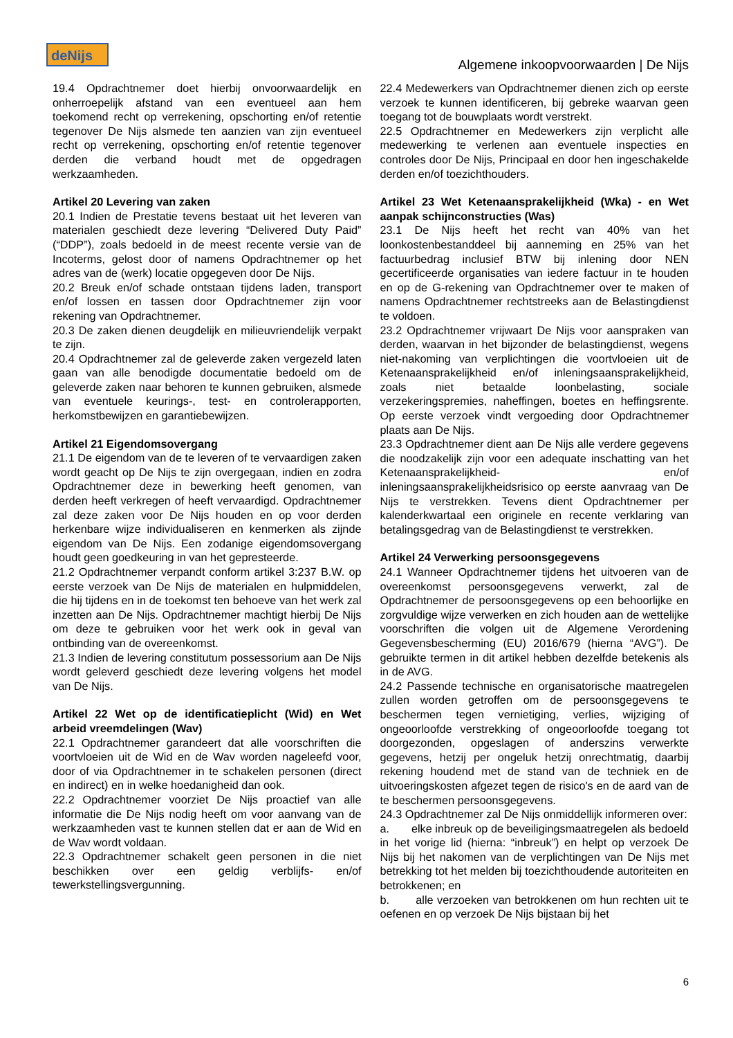deNijs
Algemene inkoopvoorwaarden | De Nijs
19.4 Opdrachtnemer doet hierbij onvoorwaardelijk en onherroepelijk afstand van een eventueel aan hem toekomend recht op verrekening, opschorting en/of retentie tegenover De Nijs alsmede ten aanzien van zijn eventueel recht op verrekening, opschorting en/of retentie tegenover derden die verband houdt met de opgedragen werkzaamheden.
Artikel 20 Levering van zaken
20.1 Indien de Prestatie tevens bestaat uit het leveren van materialen geschiedt deze levering “Delivered Duty Paid” (“DDP”), zoals bedoeld in de meest recente versie van de Incoterms, gelost door of namens Opdrachtnemer op het adres van de (werk) locatie opgegeven door De Nijs.
20.2 Breuk en/of schade ontstaan tijdens laden, transport en/of lossen en tassen door Opdrachtnemer zijn voor rekening van Opdrachtnemer.
20.3 De zaken dienen deugdelijk en milieuvriendelijk verpakt te zijn.
20.4 Opdrachtnemer zal de geleverde zaken vergezeld laten gaan van alle benodigde documentatie bedoeld om de geleverde zaken naar behoren te kunnen gebruiken, alsmede van eventuele keurings-, test- en controlerapporten, herkomstbewijzen en garantiebewijzen.
Artikel 21 Eigendomsovergang
21.1 De eigendom van de te leveren of te vervaardigen zaken wordt geacht op De Nijs te zijn overgegaan, indien en zodra Opdrachtnemer deze in bewerking heeft genomen, van derden heeft verkregen of heeft vervaardigd. Opdrachtnemer zal deze zaken voor De Nijs houden en op voor derden herkenbare wijze individualiseren en kenmerken als zijnde eigendom van De Nijs. Een zodanige eigendomsovergang houdt geen goedkeuring in van het gepresteerde.
21.2 Opdrachtnemer verpandt conform artikel 3:237 B.W. op eerste verzoek van De Nijs de materialen en hulpmiddelen, die hij tijdens en in de toekomst ten behoeve van het werk zal inzetten aan De Nijs. Opdrachtnemer machtigt hierbij De Nijs om deze te gebruiken voor het werk ook in geval van ontbinding van de overeenkomst.
21.3 Indien de levering constitutum possessorium aan De Nijs wordt geleverd geschiedt deze levering volgens het model van De Nijs.
Artikel 22 Wet op de identificatieplicht (Wid) en Wet arbeid vreemdelingen (Wav)
22.1 Opdrachtnemer garandeert dat alle voorschriften die voortvloeien uit de Wid en de Wav worden nageleefd voor, door of via Opdrachtnemer in te schakelen personen (direct en indirect) en in welke hoedanigheid dan ook.
22.2 Opdrachtnemer voorziet De Nijs proactief van alle informatie die De Nijs nodig heeft om voor aanvang van de werkzaamheden vast te kunnen stellen dat er aan de Wid en de Wav wordt voldaan.
22.3 Opdrachtnemer schakelt geen personen in die niet beschikken over een geldig verblijfs- en/of tewerkstellingsvergunning.
22.4 Medewerkers van Opdrachtnemer dienen zich op eerste verzoek te kunnen identificeren, bij gebreke waarvan geen toegang tot de bouwplaats wordt verstrekt.
22.5 Opdrachtnemer en Medewerkers zijn verplicht alle medewerking te verlenen aan eventuele inspecties en controles door De Nijs, Principaal en door hen ingeschakelde derden en/of toezichthouders.
Artikel 23 Wet Ketenaansprakelijkheid (Wka) - en Wet aanpak schijnconstructies (Was)
23.1 De Nijs heeft het recht van 40% van het loonkostenbestanddeel bij aanneming en 25% van het factuurbedrag inclusief BTW bij inlening door NEN gecertificeerde organisaties van iedere factuur in te houden en op de G-rekening van Opdrachtnemer over te maken of namens Opdrachtnemer rechtstreeks aan de Belastingdienst te voldoen.
23.2 Opdrachtnemer vrijwaart De Nijs voor aanspraken van derden, waarvan in het bijzonder de belastingdienst, wegens niet-nakoming van verplichtingen die voortvloeien uit de Ketenaansprakelijkheid en/of inleningsaansprakelijkheid, zoals niet betaalde loonbelasting, sociale verzekeringspremies, naheffingen, boetes en heffingsrente. Op eerste verzoek vindt vergoeding door Opdrachtnemer plaats aan De Nijs.
23.3 Opdrachtnemer dient aan De Nijs alle verdere gegevens die noodzakelijk zijn voor een adequate inschatting van het Ketenaansprakelijkheid- en/of inleningsaansprakelijkheidsrisico op eerste aanvraag van De Nijs te verstrekken. Tevens dient Opdrachtnemer per kalenderkwartaal een originele en recente verklaring van betalingsgedrag van de Belastingdienst te verstrekken.
Artikel 24 Verwerking persoonsgegevens
24.1 Wanneer Opdrachtnemer tijdens het uitvoeren van de overeenkomst persoonsgegevens verwerkt, zal de Opdrachtnemer de persoonsgegevens op een behoorlijke en zorgvuldige wijze verwerken en zich houden aan de wettelijke voorschriften die volgen uit de Algemene Verordening Gegevensbescherming (EU) 2016/679 (hierna “AVG”). De gebruikte termen in dit artikel hebben dezelfde betekenis als in de AVG.
24.2 Passende technische en organisatorische maatregelen zullen worden getroffen om de persoonsgegevens te beschermen tegen vernietiging, verlies, wijziging of ongeoorloofde verstrekking of ongeoorloofde toegang tot doorgezonden, opgeslagen of anderszins verwerkte gegevens, hetzij per ongeluk hetzij onrechtmatig, daarbij rekening houdend met de stand van de techniek en de uitvoeringskosten afgezet tegen de risico's en de aard van de te beschermen persoonsgegevens.
24.3 Opdrachtnemer zal De Nijs onmiddellijk informeren over:
a. elke inbreuk op de beveiligingsmaatregelen als bedoeld in het vorige lid (hierna: “inbreuk”) en helpt op verzoek De Nijs bij het nakomen van de verplichtingen van De Nijs met betrekking tot het melden bij toezichthoudende autoriteiten en betrokkenen; en
b. alle verzoeken van betrokkenen om hun rechten uit te oefenen en op verzoek De Nijs bijstaan bij het
6